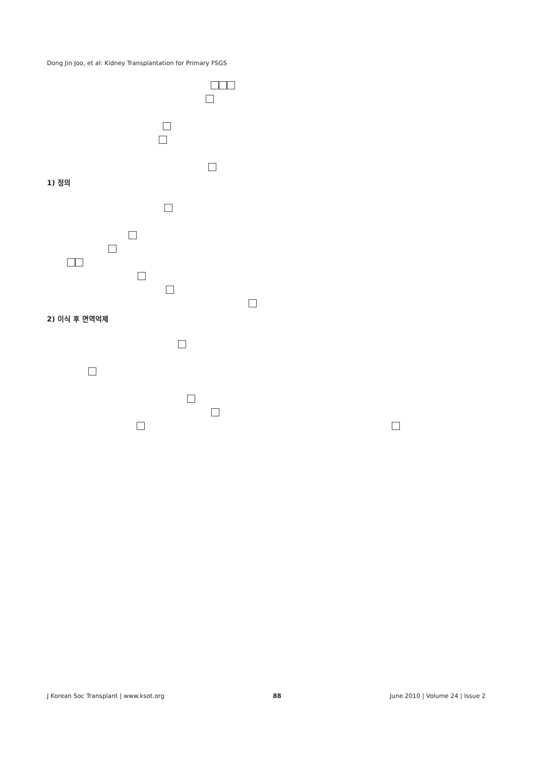Dong Jin Joo, et al: Kidney Transplantation for Primary FSGS
1) 정의
2) 이식 후 면역억제
J Korean Soc Transplant | www.ksot.org 88 June 2010 | Volume 24 | Issue 2